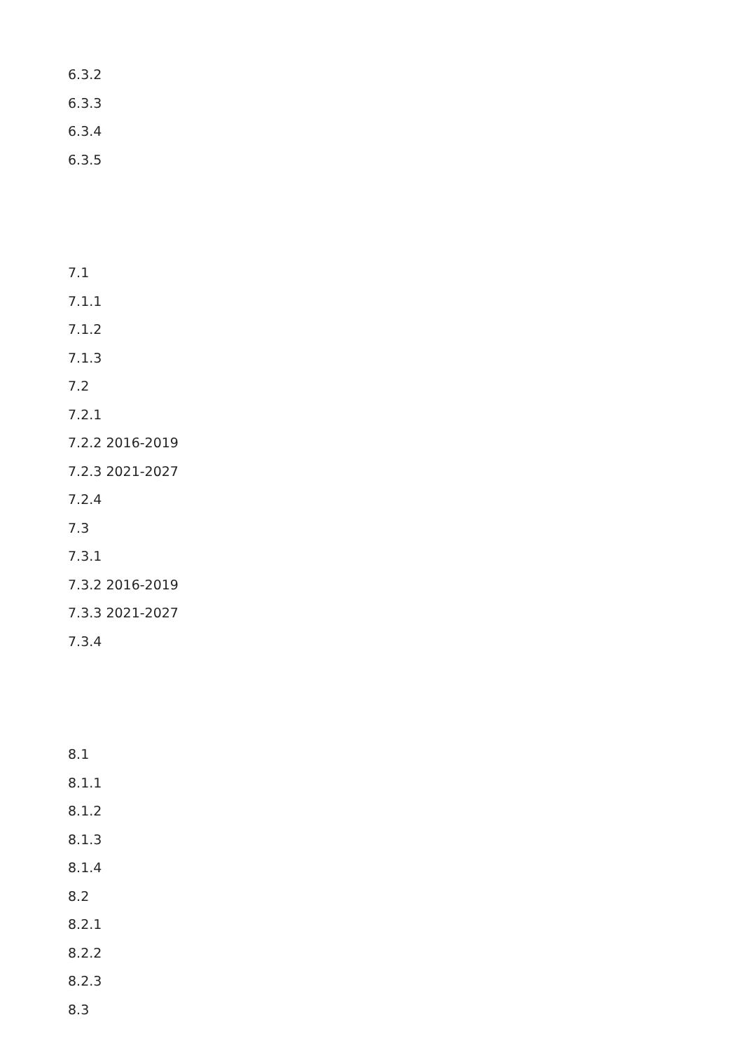6.3.2
6.3.3
6.3.4
6.3.5
7.1
7.1.1
7.1.2
7.1.3
7.2
7.2.1
7.2.2 2016-2019
7.2.3 2021-2027
7.2.4
7.3
7.3.1
7.3.2 2016-2019
7.3.3 2021-2027
7.3.4
8.1
8.1.1
8.1.2
8.1.3
8.1.4
8.2
8.2.1
8.2.2
8.2.3
8.3